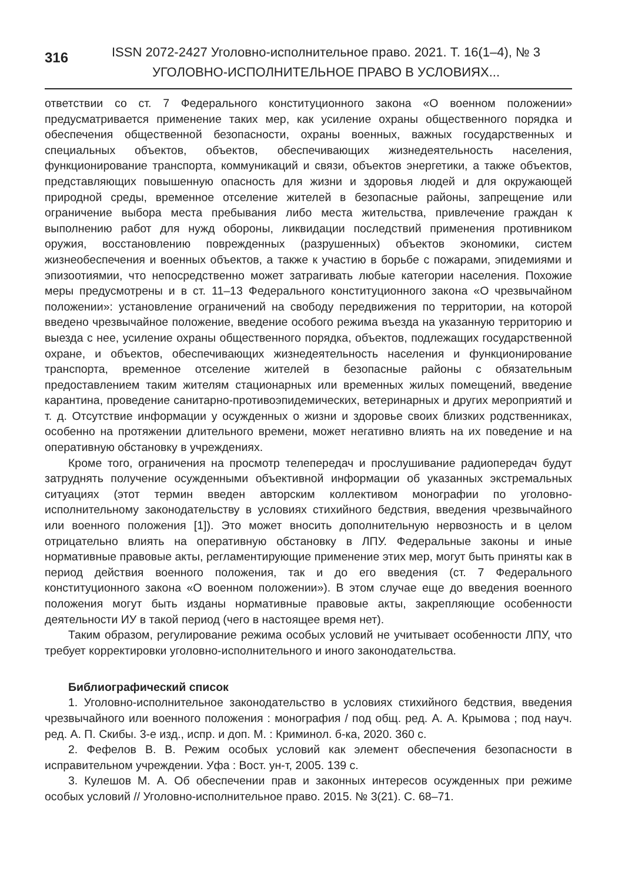316
ISSN 2072-2427 Уголовно-исполнительное право. 2021. Т. 16(1–4), № 3
УГОЛОВНО-ИСПОЛНИТЕЛЬНОЕ ПРАВО В УСЛОВИЯХ...
ответствии со ст. 7 Федерального конституционного закона «О военном положении» предусматривается применение таких мер, как усиление охраны общественного порядка и обеспечения общественной безопасности, охраны военных, важных государственных и специальных объектов, объектов, обеспечивающих жизнедеятельность населения, функционирование транспорта, коммуникаций и связи, объектов энергетики, а также объектов, представляющих повышенную опасность для жизни и здоровья людей и для окружающей природной среды, временное отселение жителей в безопасные районы, запрещение или ограничение выбора места пребывания либо места жительства, привлечение граждан к выполнению работ для нужд обороны, ликвидации последствий применения противником оружия, восстановлению поврежденных (разрушенных) объектов экономики, систем жизнеобеспечения и военных объектов, а также к участию в борьбе с пожарами, эпидемиями и эпизоотиямии, что непосредственно может затрагивать любые категории населения. Похожие меры предусмотрены и в ст. 11–13 Федерального конституционного закона «О чрезвычайном положении»: установление ограничений на свободу передвижения по территории, на которой введено чрезвычайное положение, введение особого режима въезда на указанную территорию и выезда с нее, усиление охраны общественного порядка, объектов, подлежащих государственной охране, и объектов, обеспечивающих жизнедеятельность населения и функционирование транспорта, временное отселение жителей в безопасные районы с обязательным предоставлением таким жителям стационарных или временных жилых помещений, введение карантина, проведение санитарно-противоэпидемических, ветеринарных и других мероприятий и т. д. Отсутствие информации у осужденных о жизни и здоровье своих близких родственниках, особенно на протяжении длительного времени, может негативно влиять на их поведение и на оперативную обстановку в учреждениях.
Кроме того, ограничения на просмотр телепередач и прослушивание радиопередач будут затруднять получение осужденными объективной информации об указанных экстремальных ситуациях (этот термин введен авторским коллективом монографии по уголовно-исполнительному законодательству в условиях стихийного бедствия, введения чрезвычайного или военного положения [1]). Это может вносить дополнительную нервозность и в целом отрицательно влиять на оперативную обстановку в ЛПУ. Федеральные законы и иные нормативные правовые акты, регламентирующие применение этих мер, могут быть приняты как в период действия военного положения, так и до его введения (ст. 7 Федерального конституционного закона «О военном положении»). В этом случае еще до введения военного положения могут быть изданы нормативные правовые акты, закрепляющие особенности деятельности ИУ в такой период (чего в настоящее время нет).
Таким образом, регулирование режима особых условий не учитывает особенности ЛПУ, что требует корректировки уголовно-исполнительного и иного законодательства.
Библиографический список
1. Уголовно-исполнительное законодательство в условиях стихийного бедствия, введения чрезвычайного или военного положения : монография / под общ. ред. А. А. Крымова ; под науч. ред. А. П. Скибы. 3-е изд., испр. и доп. М. : Криминол. б-ка, 2020. 360 с.
2. Фефелов В. В. Режим особых условий как элемент обеспечения безопасности в исправительном учреждении. Уфа : Вост. ун-т, 2005. 139 с.
3. Кулешов М. А. Об обеспечении прав и законных интересов осужденных при режиме особых условий // Уголовно-исполнительное право. 2015. № 3(21). С. 68–71.